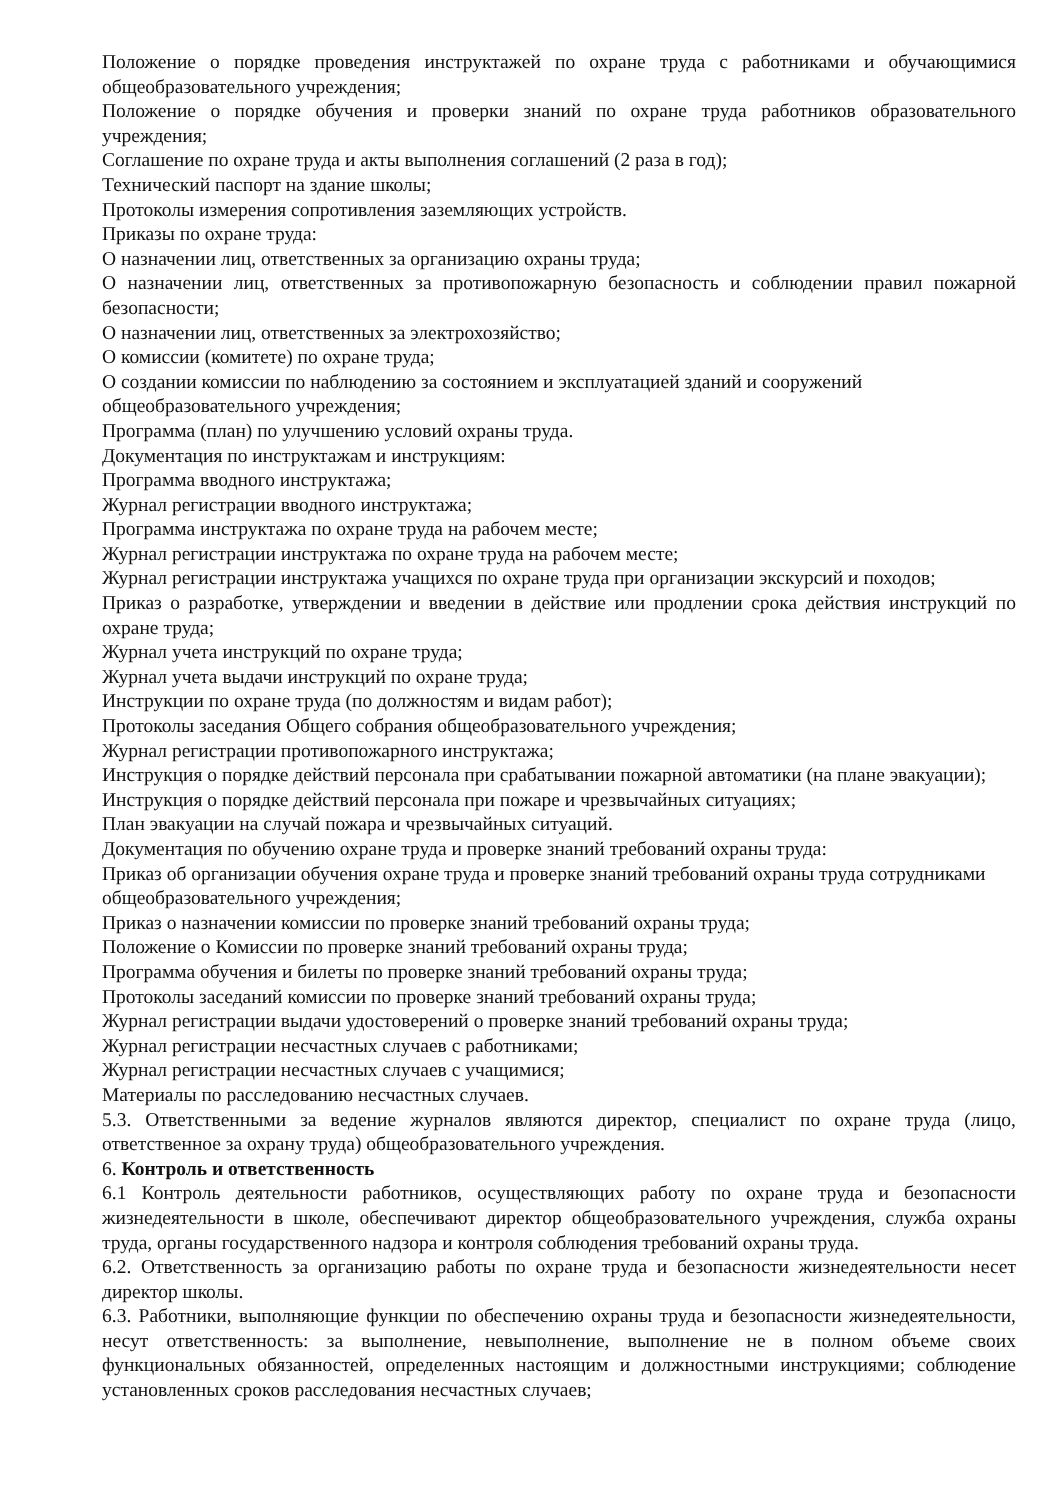Положение о порядке проведения инструктажей по охране труда с работниками и обучающимися общеобразовательного учреждения;
Положение о порядке обучения и проверки знаний по охране труда работников образовательного учреждения;
Соглашение по охране труда и акты выполнения соглашений (2 раза в год);
Технический паспорт на здание школы;
Протоколы измерения сопротивления заземляющих устройств.
Приказы по охране труда:
О назначении лиц, ответственных за организацию охраны труда;
О назначении лиц, ответственных за противопожарную безопасность и соблюдении правил пожарной безопасности;
О назначении лиц, ответственных за электрохозяйство;
О комиссии (комитете) по охране труда;
О создании комиссии по наблюдению за состоянием и эксплуатацией зданий и сооружений общеобразовательного учреждения;
Программа (план) по улучшению условий охраны труда.
Документация по инструктажам и инструкциям:
Программа вводного инструктажа;
Журнал регистрации вводного инструктажа;
Программа инструктажа по охране труда на рабочем месте;
Журнал регистрации инструктажа по охране труда на рабочем месте;
Журнал регистрации инструктажа учащихся по охране труда при организации экскурсий и походов;
Приказ о разработке, утверждении и введении в действие или продлении срока действия инструкций по охране труда;
Журнал учета инструкций по охране труда;
Журнал учета выдачи инструкций по охране труда;
Инструкции по охране труда (по должностям и видам работ);
Протоколы заседания Общего собрания общеобразовательного учреждения;
Журнал регистрации противопожарного инструктажа;
Инструкция о порядке действий персонала при срабатывании пожарной автоматики (на плане эвакуации);
Инструкция о порядке действий персонала при пожаре и чрезвычайных ситуациях;
План эвакуации на случай пожара и чрезвычайных ситуаций.
Документация по обучению охране труда и проверке знаний требований охраны труда:
Приказ об организации обучения охране труда и проверке знаний требований охраны труда сотрудниками общеобразовательного учреждения;
Приказ о назначении комиссии по проверке знаний требований охраны труда;
Положение о Комиссии по проверке знаний требований охраны труда;
Программа обучения и билеты по проверке знаний требований охраны труда;
Протоколы заседаний комиссии по проверке знаний требований охраны труда;
Журнал регистрации выдачи удостоверений о проверке знаний требований охраны труда;
Журнал регистрации несчастных случаев с работниками;
Журнал регистрации несчастных случаев с учащимися;
Материалы по расследованию несчастных случаев.
5.3. Ответственными за ведение журналов являются директор, специалист по охране труда (лицо, ответственное за охрану труда) общеобразовательного учреждения.
6. Контроль и ответственность
6.1 Контроль деятельности работников, осуществляющих работу по охране труда и безопасности жизнедеятельности в школе, обеспечивают директор общеобразовательного учреждения, служба охраны труда, органы государственного надзора и контроля соблюдения требований охраны труда.
6.2. Ответственность за организацию работы по охране труда и безопасности жизнедеятельности несет директор школы.
6.3. Работники, выполняющие функции по обеспечению охраны труда и безопасности жизнедеятельности, несут ответственность: за выполнение, невыполнение, выполнение не в полном объеме своих функциональных обязанностей, определенных настоящим и должностными инструкциями; соблюдение установленных сроков расследования несчастных случаев;